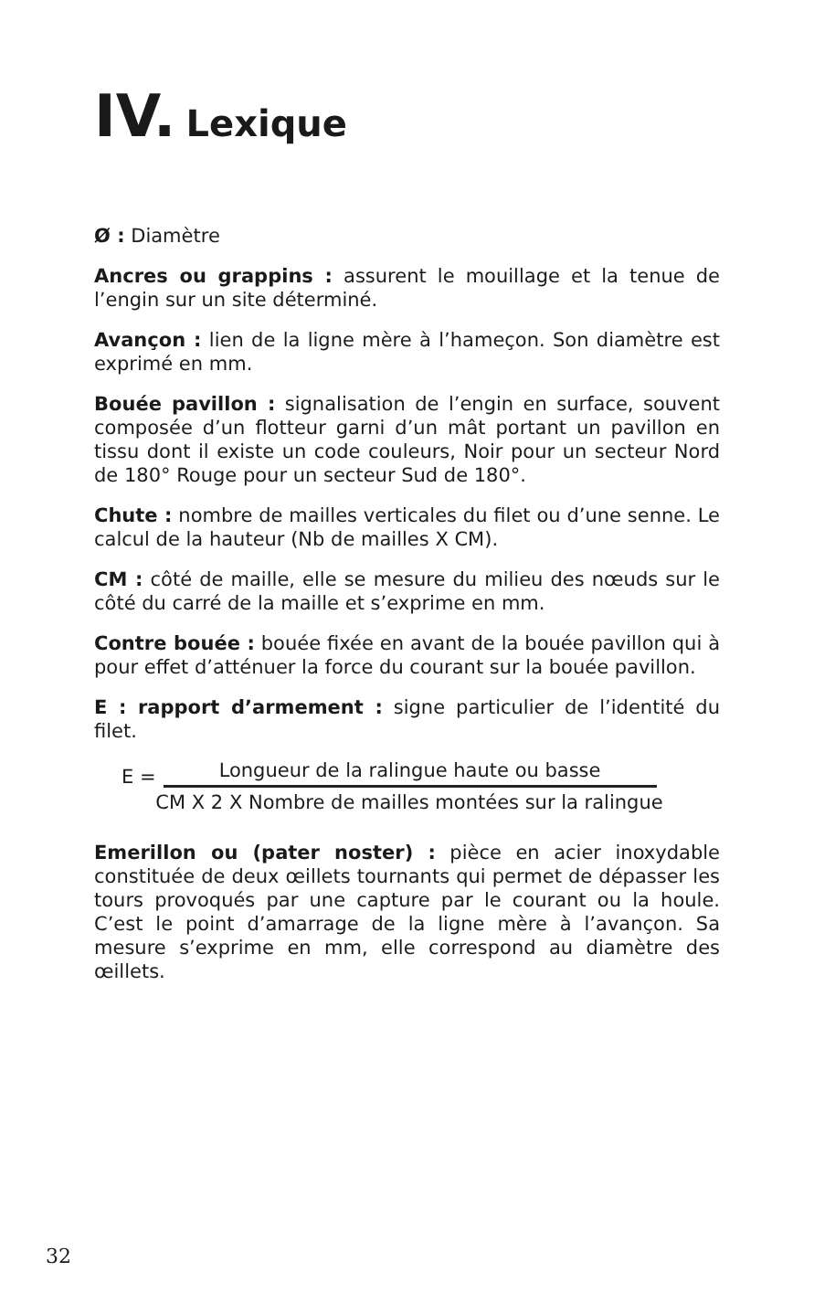IV. Lexique
Ø : Diamètre
Ancres ou grappins : assurent le mouillage et la tenue de l’engin sur un site déterminé.
Avançon : lien de la ligne mère à l’hameçon. Son diamètre est exprimé en mm.
Bouée pavillon : signalisation de l’engin en surface, souvent composée d’un flotteur garni d’un mât portant un pavillon en tissu dont il existe un code couleurs, Noir pour un secteur Nord de 180° Rouge pour un secteur Sud de 180°.
Chute : nombre de mailles verticales du filet ou d’une senne. Le calcul de la hauteur (Nb de mailles X CM).
CM : côté de maille, elle se mesure du milieu des nœuds sur le côté du carré de la maille et s’exprime en mm.
Contre bouée : bouée fixée en avant de la bouée pavillon qui à pour effet d’atténuer la force du courant sur la bouée pavillon.
E : rapport d’armement : signe particulier de l’identité du filet.
E =
Longueur de la ralingue haute ou basse
CM X 2 X Nombre de mailles montées sur la ralingue
Emerillon ou (pater noster) : pièce en acier inoxydable constituée de deux œillets tournants qui permet de dépasser les tours provoqués par une capture par le courant ou la houle. C’est le point d’amarrage de la ligne mère à l’avançon. Sa mesure s’exprime en mm, elle correspond au diamètre des œillets.
32